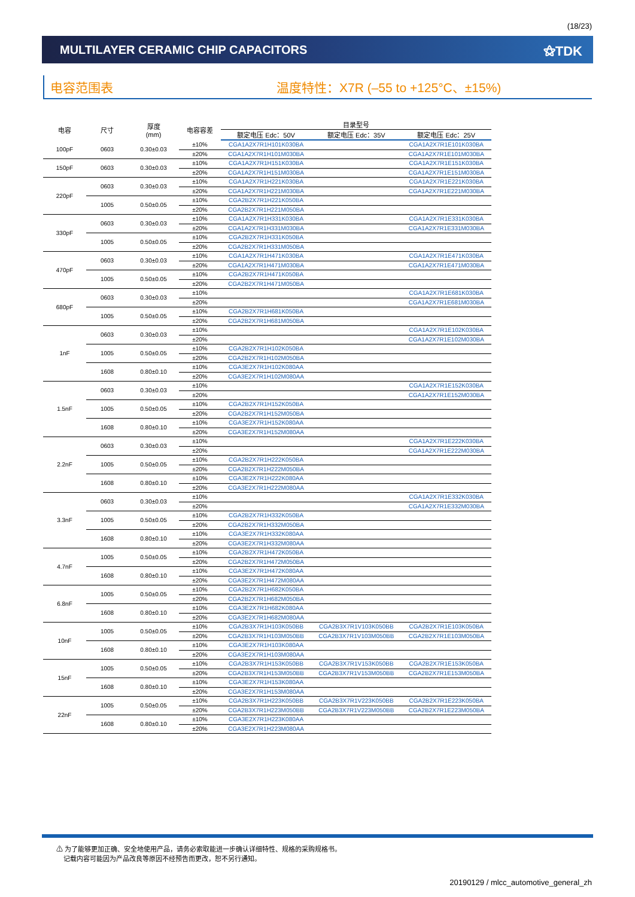(18/23)
MULTILAYER CERAMIC CHIP CAPACITORS
⚝TDK
电容范围表 温度特性：X7R (–55 to +125°C、±15%)
| 电容 | 尺寸 | 厚度 (mm) | 电容容差 | 目录型号 | | |
| --- | --- | --- | --- | --- | --- | --- |
| | | | | 额定电压 Edc：50V | 额定电压 Edc：35V | 额定电压 Edc：25V |
| 100pF | 0603 | 0.30±0.03 | ±10% | CGA1A2X7R1H101K030BA | | CGA1A2X7R1E101K030BA |
| | | | ±20% | CGA1A2X7R1H101M030BA | | CGA1A2X7R1E101M030BA |
| 150pF | 0603 | 0.30±0.03 | ±10% | CGA1A2X7R1H151K030BA | | CGA1A2X7R1E151K030BA |
| | | | ±20% | CGA1A2X7R1H151M030BA | | CGA1A2X7R1E151M030BA |
| 220pF | 0603 | 0.30±0.03 | ±10% | CGA1A2X7R1H221K030BA | | CGA1A2X7R1E221K030BA |
| | | | ±20% | CGA1A2X7R1H221M030BA | | CGA1A2X7R1E221M030BA |
| | 1005 | 0.50±0.05 | ±10% | CGA2B2X7R1H221K050BA | | |
| | | | ±20% | CGA2B2X7R1H221M050BA | | |
| 330pF | 0603 | 0.30±0.03 | ±10% | CGA1A2X7R1H331K030BA | | CGA1A2X7R1E331K030BA |
| | | | ±20% | CGA1A2X7R1H331M030BA | | CGA1A2X7R1E331M030BA |
| | 1005 | 0.50±0.05 | ±10% | CGA2B2X7R1H331K050BA | | |
| | | | ±20% | CGA2B2X7R1H331M050BA | | |
| 470pF | 0603 | 0.30±0.03 | ±10% | CGA1A2X7R1H471K030BA | | CGA1A2X7R1E471K030BA |
| | | | ±20% | CGA1A2X7R1H471M030BA | | CGA1A2X7R1E471M030BA |
| | 1005 | 0.50±0.05 | ±10% | CGA2B2X7R1H471K050BA | | |
| | | | ±20% | CGA2B2X7R1H471M050BA | | |
| 680pF | 0603 | 0.30±0.03 | ±10% | | | CGA1A2X7R1E681K030BA |
| | | | ±20% | | | CGA1A2X7R1E681M030BA |
| | 1005 | 0.50±0.05 | ±10% | CGA2B2X7R1H681K050BA | | |
| | | | ±20% | CGA2B2X7R1H681M050BA | | |
| 1nF | 0603 | 0.30±0.03 | ±10% | | | CGA1A2X7R1E102K030BA |
| | | | ±20% | | | CGA1A2X7R1E102M030BA |
| | 1005 | 0.50±0.05 | ±10% | CGA2B2X7R1H102K050BA | | |
| | | | ±20% | CGA2B2X7R1H102M050BA | | |
| | 1608 | 0.80±0.10 | ±10% | CGA3E2X7R1H102K080AA | | |
| | | | ±20% | CGA3E2X7R1H102M080AA | | |
| 1.5nF | 0603 | 0.30±0.03 | ±10% | | | CGA1A2X7R1E152K030BA |
| | | | ±20% | | | CGA1A2X7R1E152M030BA |
| | 1005 | 0.50±0.05 | ±10% | CGA2B2X7R1H152K050BA | | |
| | | | ±20% | CGA2B2X7R1H152M050BA | | |
| | 1608 | 0.80±0.10 | ±10% | CGA3E2X7R1H152K080AA | | |
| | | | ±20% | CGA3E2X7R1H152M080AA | | |
| 2.2nF | 0603 | 0.30±0.03 | ±10% | | | CGA1A2X7R1E222K030BA |
| | | | ±20% | | | CGA1A2X7R1E222M030BA |
| | 1005 | 0.50±0.05 | ±10% | CGA2B2X7R1H222K050BA | | |
| | | | ±20% | CGA2B2X7R1H222M050BA | | |
| | 1608 | 0.80±0.10 | ±10% | CGA3E2X7R1H222K080AA | | |
| | | | ±20% | CGA3E2X7R1H222M080AA | | |
| 3.3nF | 0603 | 0.30±0.03 | ±10% | | | CGA1A2X7R1E332K030BA |
| | | | ±20% | | | CGA1A2X7R1E332M030BA |
| | 1005 | 0.50±0.05 | ±10% | CGA2B2X7R1H332K050BA | | |
| | | | ±20% | CGA2B2X7R1H332M050BA | | |
| | 1608 | 0.80±0.10 | ±10% | CGA3E2X7R1H332K080AA | | |
| | | | ±20% | CGA3E2X7R1H332M080AA | | |
| 4.7nF | 1005 | 0.50±0.05 | ±10% | CGA2B2X7R1H472K050BA | | |
| | | | ±20% | CGA2B2X7R1H472M050BA | | |
| | 1608 | 0.80±0.10 | ±10% | CGA3E2X7R1H472K080AA | | |
| | | | ±20% | CGA3E2X7R1H472M080AA | | |
| 6.8nF | 1005 | 0.50±0.05 | ±10% | CGA2B2X7R1H682K050BA | | |
| | | | ±20% | CGA2B2X7R1H682M050BA | | |
| | 1608 | 0.80±0.10 | ±10% | CGA3E2X7R1H682K080AA | | |
| | | | ±20% | CGA3E2X7R1H682M080AA | | |
| 10nF | 1005 | 0.50±0.05 | ±10% | CGA2B3X7R1H103K050BB | CGA2B3X7R1V103K050BB | CGA2B2X7R1E103K050BA |
| | | | ±20% | CGA2B3X7R1H103M050BB | CGA2B3X7R1V103M050BB | CGA2B2X7R1E103M050BA |
| | 1608 | 0.80±0.10 | ±10% | CGA3E2X7R1H103K080AA | | |
| | | | ±20% | CGA3E2X7R1H103M080AA | | |
| 15nF | 1005 | 0.50±0.05 | ±10% | CGA2B3X7R1H153K050BB | CGA2B3X7R1V153K050BB | CGA2B2X7R1E153K050BA |
| | | | ±20% | CGA2B3X7R1H153M050BB | CGA2B3X7R1V153M050BB | CGA2B2X7R1E153M050BA |
| | 1608 | 0.80±0.10 | ±10% | CGA3E2X7R1H153K080AA | | |
| | | | ±20% | CGA3E2X7R1H153M080AA | | |
| 22nF | 1005 | 0.50±0.05 | ±10% | CGA2B3X7R1H223K050BB | CGA2B3X7R1V223K050BB | CGA2B2X7R1E223K050BA |
| | | | ±20% | CGA2B3X7R1H223M050BB | CGA2B3X7R1V223M050BB | CGA2B2X7R1E223M050BA |
| | 1608 | 0.80±0.10 | ±10% | CGA3E2X7R1H223K080AA | | |
| | | | ±20% | CGA3E2X7R1H223M080AA | | |
⚠ 为了能够更加正确、安全地使用产品，请务必索取能进一步确认详细特性、规格的采购规格书。
记载内容可能因为产品改良等原因不经预告而更改，恕不另行通知。
20190129 / mlcc_automotive_general_zh